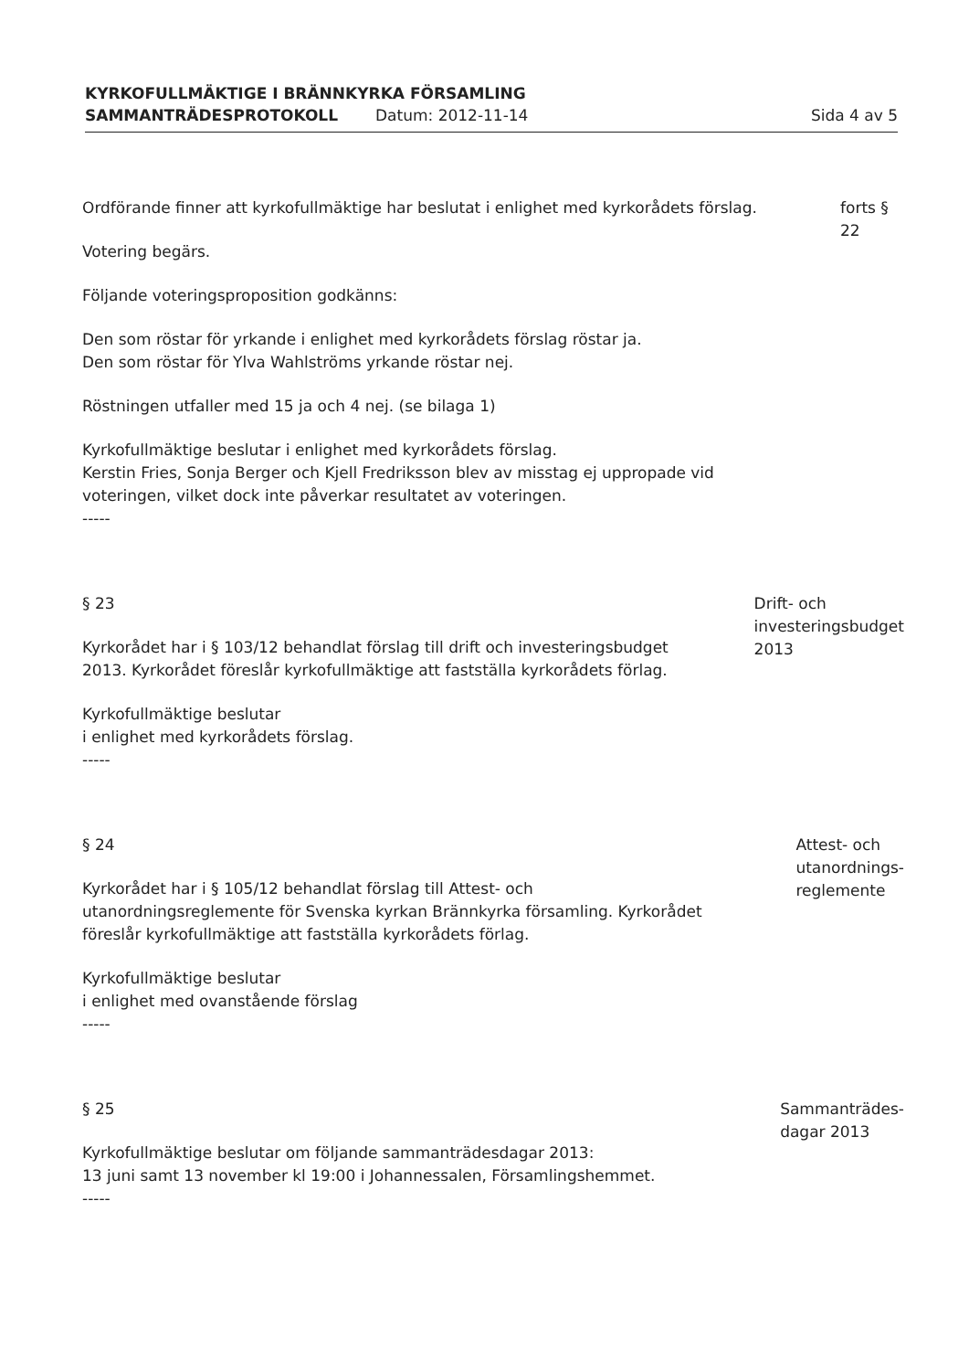KYRKOFULLMÄKTIGE I BRÄNNKYRKA FÖRSAMLING
SAMMANTRÄDESPROTOKOLL Datum: 2012-11-14 Sida 4 av 5
Ordförande finner att kyrkofullmäktige har beslutat i enlighet med kyrkorådets förslag.
Votering begärs.
Följande voteringsproposition godkänns:
Den som röstar för yrkande i enlighet med kyrkorådets förslag röstar ja.
Den som röstar för Ylva Wahlströms yrkande röstar nej.
Röstningen utfaller med 15 ja och 4 nej. (se bilaga 1)
Kyrkofullmäktige beslutar i enlighet med kyrkorådets förslag.
Kerstin Fries, Sonja Berger och Kjell Fredriksson blev av misstag ej uppropade vid voteringen, vilket dock inte påverkar resultatet av voteringen.
-----
forts § 22
§ 23
Kyrkorådet har i § 103/12 behandlat förslag till drift och investeringsbudget 2013. Kyrkorådet föreslår kyrkofullmäktige att fastställa kyrkorådets förlag.
Kyrkofullmäktige beslutar
i enlighet med kyrkorådets förslag.
-----
Drift- och investeringsbudget 2013
§ 24
Kyrkorådet har i § 105/12 behandlat förslag till Attest- och utanordningsreglemente för Svenska kyrkan Brännkyrka församling. Kyrkorådet föreslår kyrkofullmäktige att fastställa kyrkorådets förlag.
Kyrkofullmäktige beslutar
i enlighet med ovanstående förslag
-----
Attest- och utanordnings-
reglemente
§ 25
Kyrkofullmäktige beslutar om följande sammanträdesdagar 2013:
13 juni samt 13 november kl 19:00 i Johannessalen, Församlingshemmet.
-----
Sammanträdes-
dagar 2013